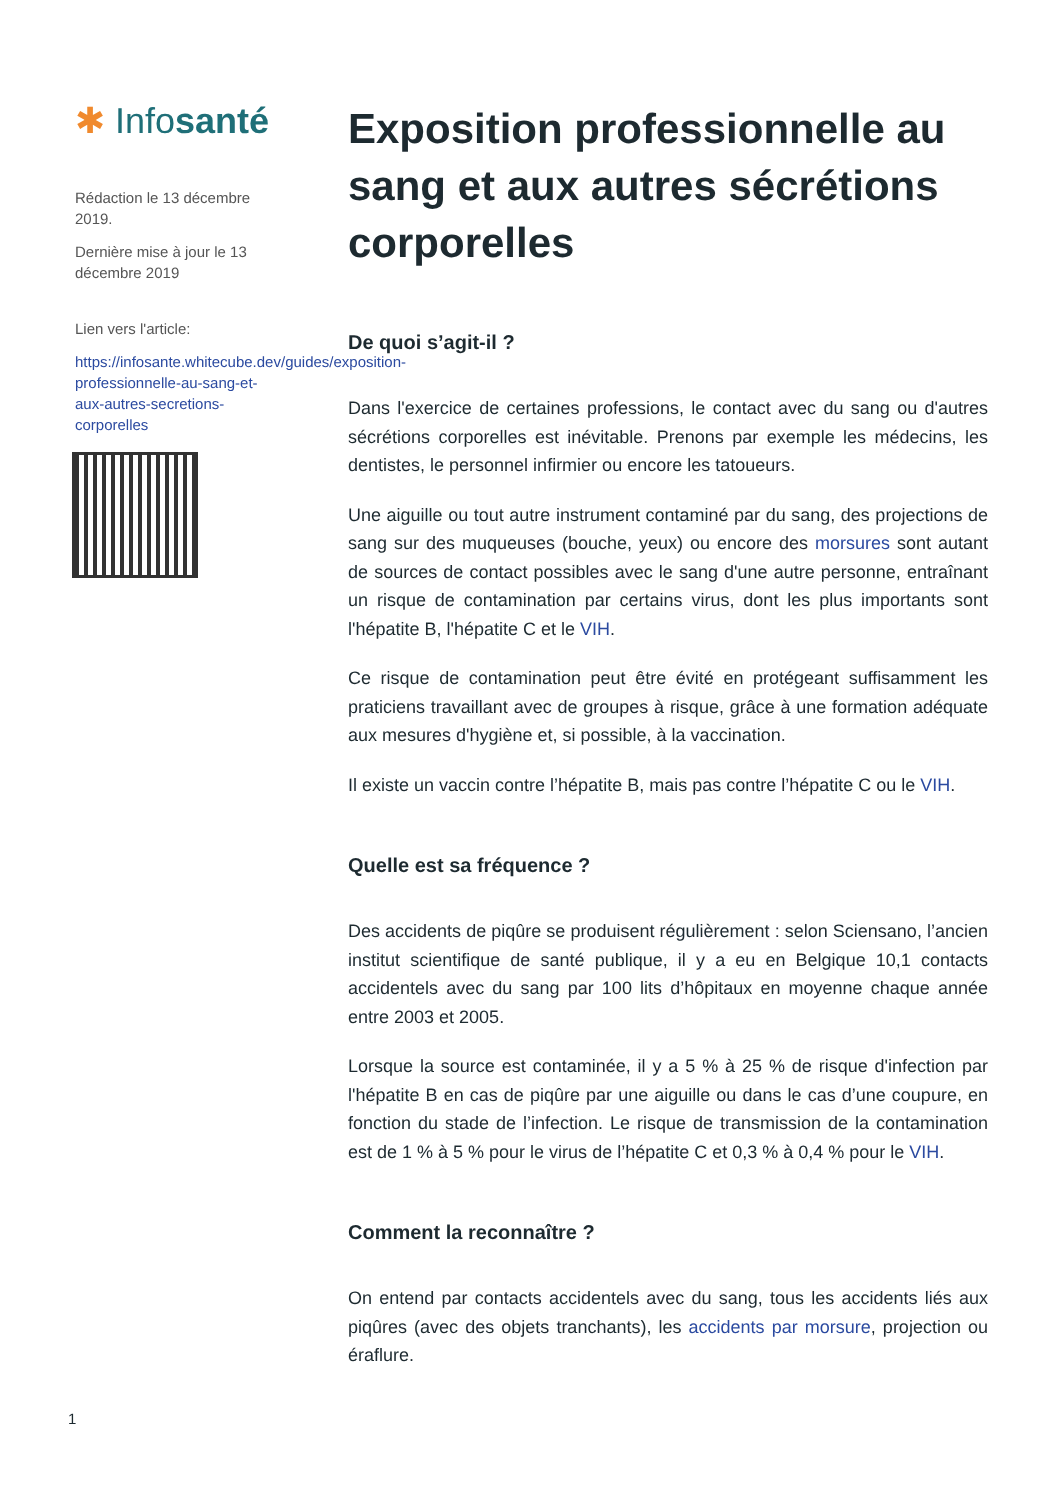✱ Infosanté
Rédaction le 13 décembre 2019.
Dernière mise à jour le 13 décembre 2019
Lien vers l'article:
https://infosante.whitecube.dev/guides/exposition-professionnelle-au-sang-et-aux-autres-secretions-corporelles
Exposition professionnelle au sang et aux autres sécrétions corporelles
De quoi s’agit-il ?
Dans l'exercice de certaines professions, le contact avec du sang ou d'autres sécrétions corporelles est inévitable. Prenons par exemple les médecins, les dentistes, le personnel infirmier ou encore les tatoueurs.
Une aiguille ou tout autre instrument contaminé par du sang, des projections de sang sur des muqueuses (bouche, yeux) ou encore des morsures sont autant de sources de contact possibles avec le sang d'une autre personne, entraînant un risque de contamination par certains virus, dont les plus importants sont l'hépatite B, l'hépatite C et le VIH.
Ce risque de contamination peut être évité en protégeant suffisamment les praticiens travaillant avec de groupes à risque, grâce à une formation adéquate aux mesures d'hygiène et, si possible, à la vaccination.
Il existe un vaccin contre l’hépatite B, mais pas contre l’hépatite C ou le VIH.
Quelle est sa fréquence ?
Des accidents de piqûre se produisent régulièrement : selon Sciensano, l’ancien institut scientifique de santé publique, il y a eu en Belgique 10,1 contacts accidentels avec du sang par 100 lits d’hôpitaux en moyenne chaque année entre 2003 et 2005.
Lorsque la source est contaminée, il y a 5 % à 25 % de risque d'infection par l'hépatite B en cas de piqûre par une aiguille ou dans le cas d’une coupure, en fonction du stade de l’infection. Le risque de transmission de la contamination est de 1 % à 5 % pour le virus de l’hépatite C et 0,3 % à 0,4 % pour le VIH.
Comment la reconnaître ?
On entend par contacts accidentels avec du sang, tous les accidents liés aux piqûres (avec des objets tranchants), les accidents par morsure, projection ou éraflure.
1